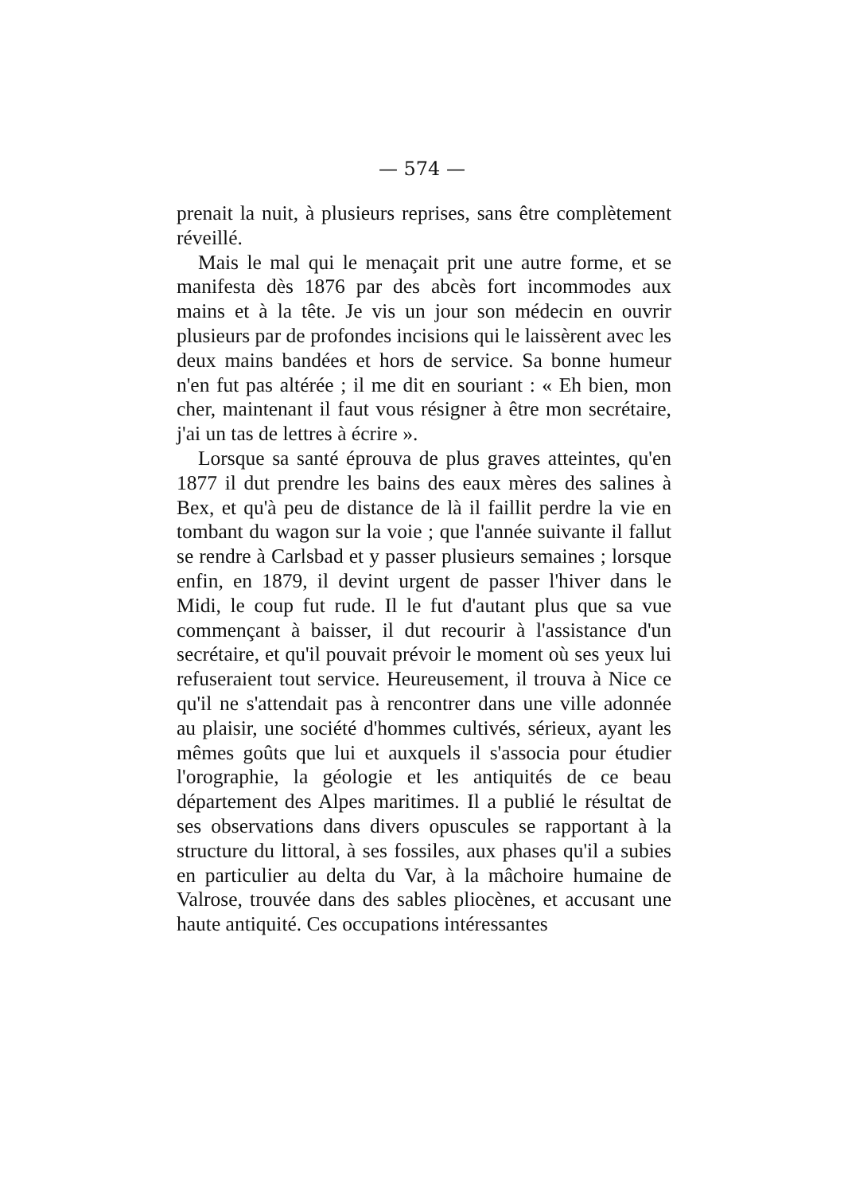— 574 —
prenait la nuit, à plusieurs reprises, sans être complètement réveillé.
Mais le mal qui le menaçait prit une autre forme, et se manifesta dès 1876 par des abcès fort incommodes aux mains et à la tête. Je vis un jour son médecin en ouvrir plusieurs par de profondes incisions qui le laissèrent avec les deux mains bandées et hors de service. Sa bonne humeur n'en fut pas altérée ; il me dit en souriant : « Eh bien, mon cher, maintenant il faut vous résigner à être mon secrétaire, j'ai un tas de lettres à écrire ».
Lorsque sa santé éprouva de plus graves atteintes, qu'en 1877 il dut prendre les bains des eaux mères des salines à Bex, et qu'à peu de distance de là il faillit perdre la vie en tombant du wagon sur la voie ; que l'année suivante il fallut se rendre à Carlsbad et y passer plusieurs semaines ; lorsque enfin, en 1879, il devint urgent de passer l'hiver dans le Midi, le coup fut rude. Il le fut d'autant plus que sa vue commençant à baisser, il dut recourir à l'assistance d'un secrétaire, et qu'il pouvait prévoir le moment où ses yeux lui refuseraient tout service. Heureusement, il trouva à Nice ce qu'il ne s'attendait pas à rencontrer dans une ville adonnée au plaisir, une société d'hommes cultivés, sérieux, ayant les mêmes goûts que lui et auxquels il s'associa pour étudier l'orographie, la géologie et les antiquités de ce beau département des Alpes maritimes. Il a publié le résultat de ses observations dans divers opuscules se rapportant à la structure du littoral, à ses fossiles, aux phases qu'il a subies en particulier au delta du Var, à la mâchoire humaine de Valrose, trouvée dans des sables pliocènes, et accusant une haute antiquité. Ces occupations intéressantes